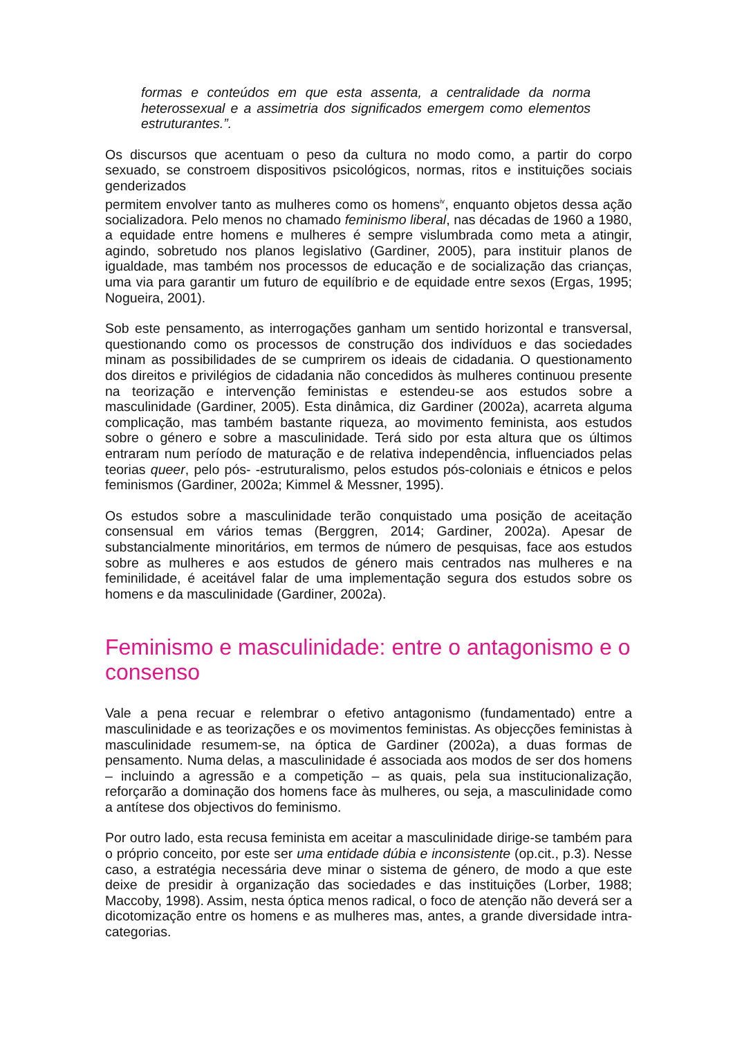formas e conteúdos em que esta assenta, a centralidade da norma heterossexual e a assimetria dos significados emergem como elementos estruturantes.”.
Os discursos que acentuam o peso da cultura no modo como, a partir do corpo sexuado, se constroem dispositivos psicológicos, normas, ritos e instituições sociais genderizados
permitem envolver tanto as mulheres como os homens<sup>iv</sup>, enquanto objetos dessa ação socializadora. Pelo menos no chamado feminismo liberal, nas décadas de 1960 a 1980, a equidade entre homens e mulheres é sempre vislumbrada como meta a atingir, agindo, sobretudo nos planos legislativo (Gardiner, 2005), para instituir planos de igualdade, mas também nos processos de educação e de socialização das crianças, uma via para garantir um futuro de equilíbrio e de equidade entre sexos (Ergas, 1995; Nogueira, 2001).
Sob este pensamento, as interrogações ganham um sentido horizontal e transversal, questionando como os processos de construção dos indivíduos e das sociedades minam as possibilidades de se cumprirem os ideais de cidadania. O questionamento dos direitos e privilégios de cidadania não concedidos às mulheres continuou presente na teorização e intervenção feministas e estendeu-se aos estudos sobre a masculinidade (Gardiner, 2005). Esta dinâmica, diz Gardiner (2002a), acarreta alguma complicação, mas também bastante riqueza, ao movimento feminista, aos estudos sobre o género e sobre a masculinidade. Terá sido por esta altura que os últimos entraram num período de maturação e de relativa independência, influenciados pelas teorias queer, pelo pós- -estruturalismo, pelos estudos pós-coloniais e étnicos e pelos feminismos (Gardiner, 2002a; Kimmel & Messner, 1995).
Os estudos sobre a masculinidade terão conquistado uma posição de aceitação consensual em vários temas (Berggren, 2014; Gardiner, 2002a). Apesar de substancialmente minoritários, em termos de número de pesquisas, face aos estudos sobre as mulheres e aos estudos de género mais centrados nas mulheres e na feminilidade, é aceitável falar de uma implementação segura dos estudos sobre os homens e da masculinidade (Gardiner, 2002a).
Feminismo e masculinidade: entre o antagonismo e o consenso
Vale a pena recuar e relembrar o efetivo antagonismo (fundamentado) entre a masculinidade e as teorizações e os movimentos feministas. As objecções feministas à masculinidade resumem-se, na óptica de Gardiner (2002a), a duas formas de pensamento. Numa delas, a masculinidade é associada aos modos de ser dos homens – incluindo a agressão e a competição – as quais, pela sua institucionalização, reforçarão a dominação dos homens face às mulheres, ou seja, a masculinidade como a antítese dos objectivos do feminismo.
Por outro lado, esta recusa feminista em aceitar a masculinidade dirige-se também para o próprio conceito, por este ser uma entidade dúbia e inconsistente (op.cit., p.3). Nesse caso, a estratégia necessária deve minar o sistema de género, de modo a que este deixe de presidir à organização das sociedades e das instituições (Lorber, 1988; Maccoby, 1998). Assim, nesta óptica menos radical, o foco de atenção não deverá ser a dicotomização entre os homens e as mulheres mas, antes, a grande diversidade intra-categorias.